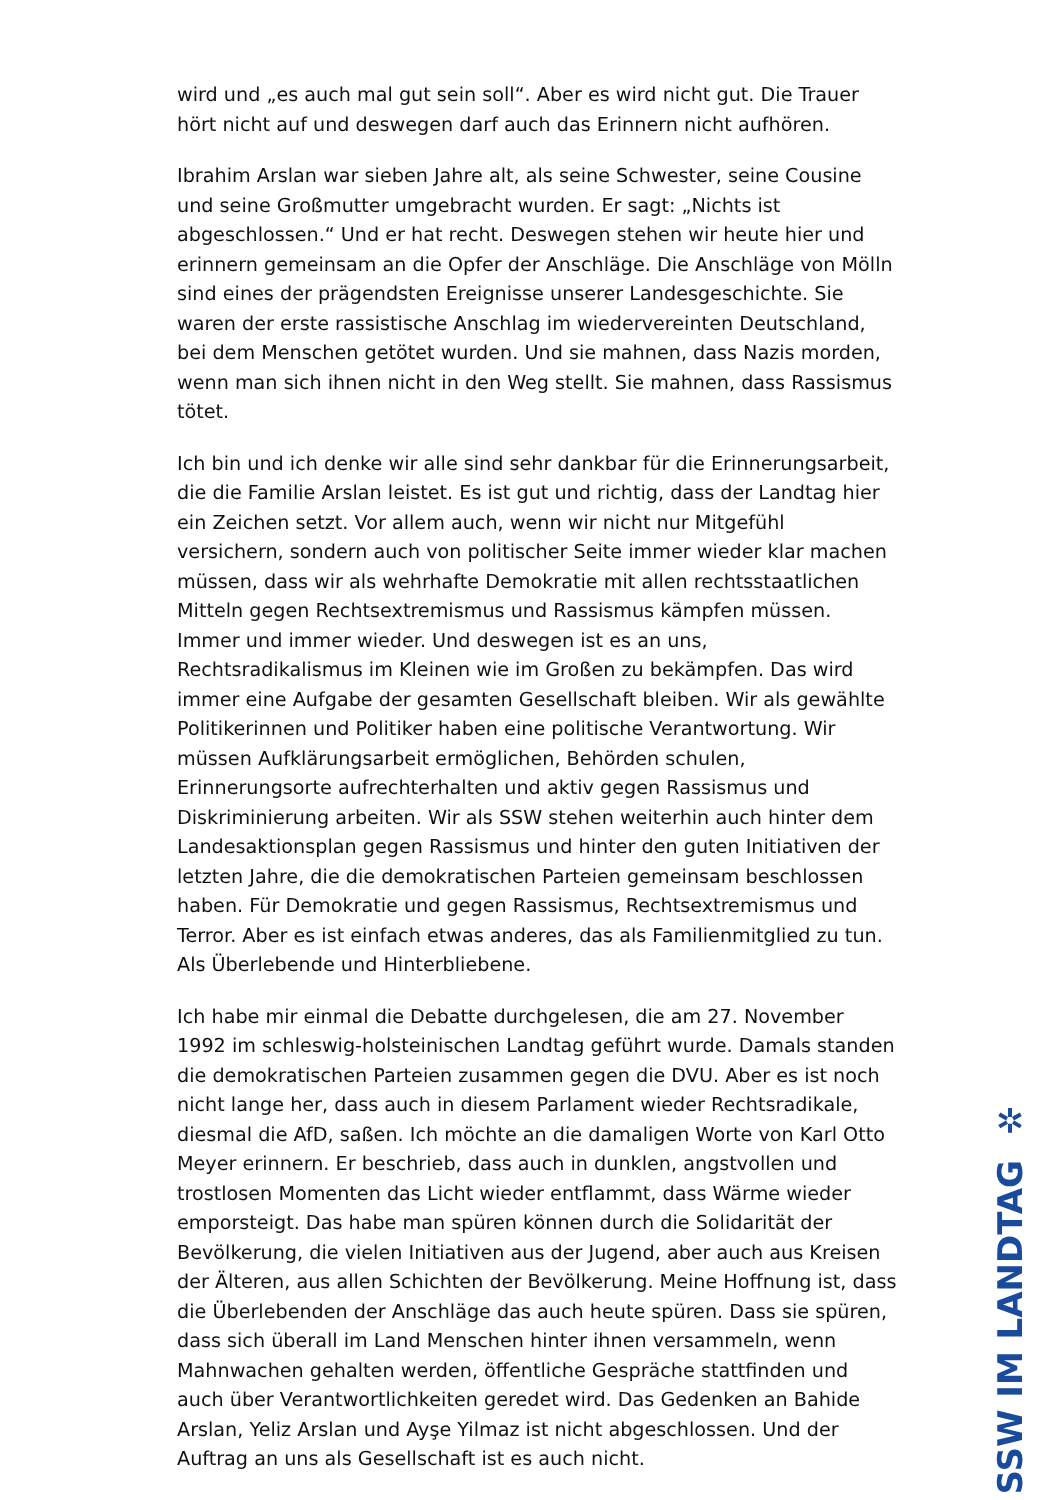wird und „es auch mal gut sein soll“. Aber es wird nicht gut. Die Trauer hört nicht auf und deswegen darf auch das Erinnern nicht aufhören.
Ibrahim Arslan war sieben Jahre alt, als seine Schwester, seine Cousine und seine Großmutter umgebracht wurden. Er sagt: „Nichts ist abgeschlossen.“ Und er hat recht. Deswegen stehen wir heute hier und erinnern gemeinsam an die Opfer der Anschläge. Die Anschläge von Mölln sind eines der prägendsten Ereignisse unserer Landesgeschichte. Sie waren der erste rassistische Anschlag im wiedervereinten Deutschland, bei dem Menschen getötet wurden. Und sie mahnen, dass Nazis morden, wenn man sich ihnen nicht in den Weg stellt. Sie mahnen, dass Rassismus tötet.
Ich bin und ich denke wir alle sind sehr dankbar für die Erinnerungsarbeit, die die Familie Arslan leistet. Es ist gut und richtig, dass der Landtag hier ein Zeichen setzt. Vor allem auch, wenn wir nicht nur Mitgefühl versichern, sondern auch von politischer Seite immer wieder klar machen müssen, dass wir als wehrhafte Demokratie mit allen rechtsstaatlichen Mitteln gegen Rechtsextremismus und Rassismus kämpfen müssen. Immer und immer wieder. Und deswegen ist es an uns, Rechtsradikalismus im Kleinen wie im Großen zu bekämpfen. Das wird immer eine Aufgabe der gesamten Gesellschaft bleiben. Wir als gewählte Politikerinnen und Politiker haben eine politische Verantwortung. Wir müssen Aufklärungsarbeit ermöglichen, Behörden schulen, Erinnerungsorte aufrechterhalten und aktiv gegen Rassismus und Diskriminierung arbeiten. Wir als SSW stehen weiterhin auch hinter dem Landesaktionsplan gegen Rassismus und hinter den guten Initiativen der letzten Jahre, die die demokratischen Parteien gemeinsam beschlossen haben. Für Demokratie und gegen Rassismus, Rechtsextremismus und Terror. Aber es ist einfach etwas anderes, das als Familienmitglied zu tun. Als Überlebende und Hinterbliebene.
Ich habe mir einmal die Debatte durchgelesen, die am 27. November 1992 im schleswig-holsteinischen Landtag geführt wurde. Damals standen die demokratischen Parteien zusammen gegen die DVU. Aber es ist noch nicht lange her, dass auch in diesem Parlament wieder Rechtsradikale, diesmal die AfD, saßen. Ich möchte an die damaligen Worte von Karl Otto Meyer erinnern. Er beschrieb, dass auch in dunklen, angstvollen und trostlosen Momenten das Licht wieder entflammt, dass Wärme wieder emporsteigt. Das habe man spüren können durch die Solidarität der Bevölkerung, die vielen Initiativen aus der Jugend, aber auch aus Kreisen der Älteren, aus allen Schichten der Bevölkerung. Meine Hoffnung ist, dass die Überlebenden der Anschläge das auch heute spüren. Dass sie spüren, dass sich überall im Land Menschen hinter ihnen versammeln, wenn Mahnwachen gehalten werden, öffentliche Gespräche stattfinden und auch über Verantwortlichkeiten geredet wird. Das Gedenken an Bahide Arslan, Yeliz Arslan und Ayşe Yilmaz ist nicht abgeschlossen. Und der Auftrag an uns als Gesellschaft ist es auch nicht.
✲
SSW IM LANDTAG